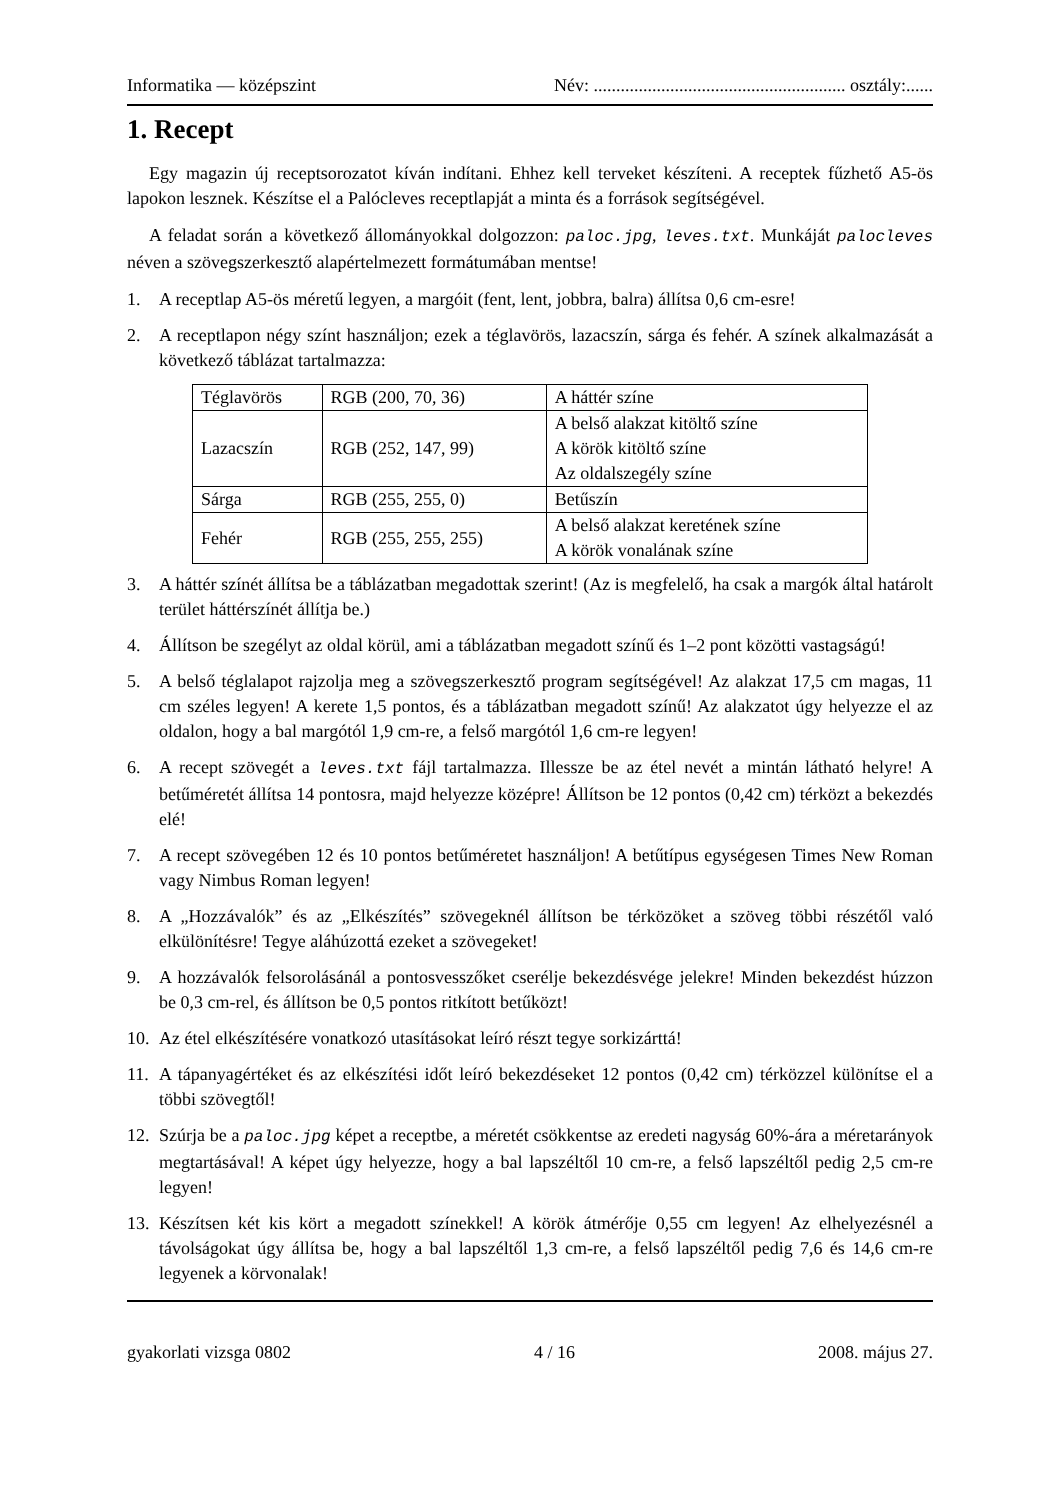Informatika — középszint Név: ........................................................ osztály:......
1. Recept
Egy magazin új receptsorozatot kíván indítani. Ehhez kell terveket készíteni. A receptek fűzhető A5-ös lapokon lesznek. Készítse el a Palócleves receptlapját a minta és a források segítségével.
A feladat során a következő állományokkal dolgozzon: paloc.jpg, leves.txt. Munkáját palocleves néven a szövegszerkesztő alapértelmezett formátumában mentse!
1. A receptlap A5-ös méretű legyen, a margóit (fent, lent, jobbra, balra) állítsa 0,6 cm-esre!
2. A receptlapon négy színt használjon; ezek a téglavörös, lazacszín, sárga és fehér. A színek alkalmazását a következő táblázat tartalmazza:
| Téglavörös | RGB (200, 70, 36) | A háttér színe |
| Lazacszín | RGB (252, 147, 99) | A belső alakzat kitöltő színe A körök kitöltő színe Az oldalszegély színe |
| Sárga | RGB (255, 255, 0) | Betűszín |
| Fehér | RGB (255, 255, 255) | A belső alakzat keretének színe A körök vonalának színe |
3. A háttér színét állítsa be a táblázatban megadottak szerint! (Az is megfelelő, ha csak a margók által határolt terület háttérszínét állítja be.)
4. Állítson be szegélyt az oldal körül, ami a táblázatban megadott színű és 1–2 pont közötti vastagságú!
5. A belső téglalapot rajzolja meg a szövegszerkesztő program segítségével! Az alakzat 17,5 cm magas, 11 cm széles legyen! A kerete 1,5 pontos, és a táblázatban megadott színű! Az alakzatot úgy helyezze el az oldalon, hogy a bal margótól 1,9 cm-re, a felső margótól 1,6 cm-re legyen!
6. A recept szövegét a leves.txt fájl tartalmazza. Illessze be az étel nevét a mintán látható helyre! A betűméretét állítsa 14 pontosra, majd helyezze középre! Állítson be 12 pontos (0,42 cm) térközt a bekezdés elé!
7. A recept szövegében 12 és 10 pontos betűméretet használjon! A betűtípus egységesen Times New Roman vagy Nimbus Roman legyen!
8. A „Hozzávalók” és az „Elkészítés” szövegeknél állítson be térközöket a szöveg többi részétől való elkülönítésre! Tegye aláhúzottá ezeket a szövegeket!
9. A hozzávalók felsorolásánál a pontosvesszőket cserélje bekezdésvége jelekre! Minden bekezdést húzzon be 0,3 cm-rel, és állítson be 0,5 pontos ritkított betűközt!
10. Az étel elkészítésére vonatkozó utasításokat leíró részt tegye sorkizárttá!
11. A tápanyagértéket és az elkészítési időt leíró bekezdéseket 12 pontos (0,42 cm) térközzel különítse el a többi szövegtől!
12. Szúrja be a paloc.jpg képet a receptbe, a méretét csökkentse az eredeti nagyság 60%-ára a méretarányok megtartásával! A képet úgy helyezze, hogy a bal lapszéltől 10 cm-re, a felső lapszéltől pedig 2,5 cm-re legyen!
13. Készítsen két kis kört a megadott színekkel! A körök átmérője 0,55 cm legyen! Az elhelyezésnél a távolságokat úgy állítsa be, hogy a bal lapszéltől 1,3 cm-re, a felső lapszéltől pedig 7,6 és 14,6 cm-re legyenek a körvonalak!
gyakorlati vizsga 0802 4 / 16 2008. május 27.